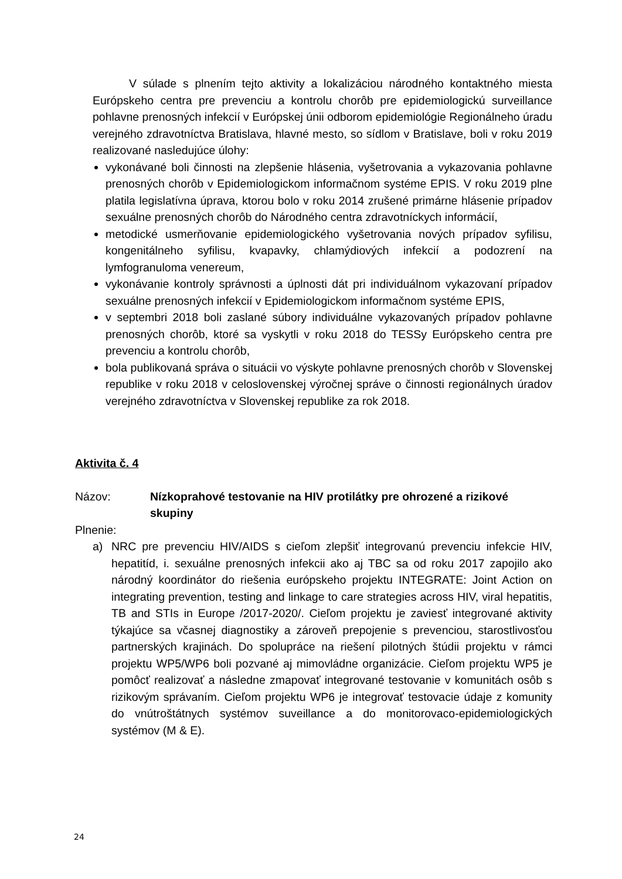V súlade s plnením tejto aktivity a lokalizáciou národného kontaktného miesta Európskeho centra pre prevenciu a kontrolu chorôb pre epidemiologickú surveillance pohlavne prenosných infekcií v Európskej únii odborom epidemiológie Regionálneho úradu verejného zdravotníctva Bratislava, hlavné mesto, so sídlom v Bratislave, boli v roku 2019 realizované nasledujúce úlohy:
vykonávané boli činnosti na zlepšenie hlásenia, vyšetrovania a vykazovania pohlavne prenosných chorôb v Epidemiologickom informačnom systéme EPIS. V roku 2019 plne platila legislatívna úprava, ktorou bolo v roku 2014 zrušené primárne hlásenie prípadov sexuálne prenosných chorôb do Národného centra zdravotníckych informácií,
metodické usmerňovanie epidemiologického vyšetrovania nových prípadov syfilisu, kongenitálneho syfilisu, kvapavky, chlamýdiových infekcií a podozrení na lymfogranuloma venereum,
vykonávanie kontroly správnosti a úplnosti dát pri individuálnom vykazovaní prípadov sexuálne prenosných infekcií v Epidemiologickom informačnom systéme EPIS,
v septembri 2018 boli zaslané súbory individuálne vykazovaných prípadov pohlavne prenosných chorôb, ktoré sa vyskytli v roku 2018 do TESSy Európskeho centra pre prevenciu a kontrolu chorôb,
bola publikovaná správa o situácii vo výskyte pohlavne prenosných chorôb v Slovenskej republike v roku 2018 v celoslovenskej výročnej správe o činnosti regionálnych úradov verejného zdravotníctva v Slovenskej republike za rok 2018.
Aktivita č. 4
Názov: Nízkoprahové testovanie na HIV protilátky pre ohrozené a rizikové skupiny
Plnenie:
a) NRC pre prevenciu HIV/AIDS s cieľom zlepšiť integrovanú prevenciu infekcie HIV, hepatitíd, i. sexuálne prenosných infekcii ako aj TBC sa od roku 2017 zapojilo ako národný koordinátor do riešenia európskeho projektu INTEGRATE: Joint Action on integrating prevention, testing and linkage to care strategies across HIV, viral hepatitis, TB and STIs in Europe /2017-2020/. Cieľom projektu je zaviesť integrované aktivity týkajúce sa včasnej diagnostiky a zároveň prepojenie s prevenciou, starostlivosťou partnerských krajinách. Do spolupráce na riešení pilotných štúdii projektu v rámci projektu WP5/WP6 boli pozvané aj mimovládne organizácie. Cieľom projektu WP5 je pomôcť realizovať a následne zmapovať integrované testovanie v komunitách osôb s rizikovým správaním. Cieľom projektu WP6 je integrovať testovacie údaje z komunity do vnútroštátnych systémov suveillance a do monitorovaco-epidemiologických systémov (M & E).
24